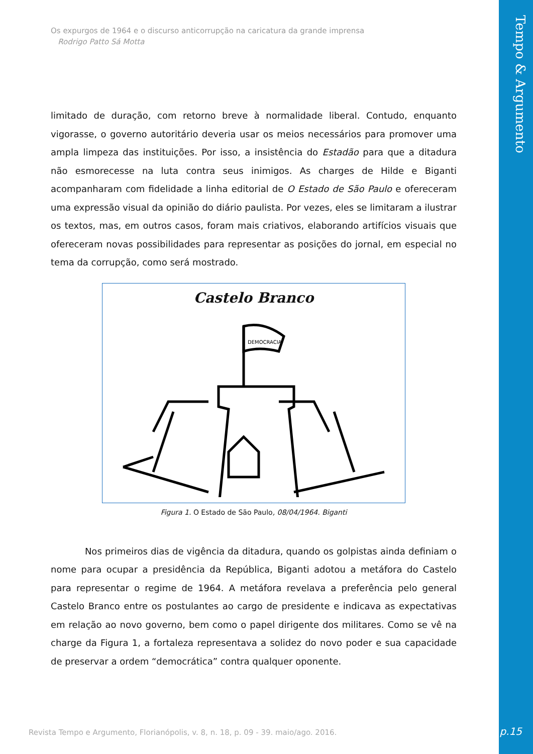Tempo & Argumento
p.15
Os expurgos de 1964 e o discurso anticorrupção na caricatura da grande imprensa
Rodrigo Patto Sá Motta
limitado de duração, com retorno breve à normalidade liberal. Contudo, enquanto vigorasse, o governo autoritário deveria usar os meios necessários para promover uma ampla limpeza das instituições. Por isso, a insistência do Estadão para que a ditadura não esmorecesse na luta contra seus inimigos. As charges de Hilde e Biganti acompanharam com fidelidade a linha editorial de O Estado de São Paulo e ofereceram uma expressão visual da opinião do diário paulista. Por vezes, eles se limitaram a ilustrar os textos, mas, em outros casos, foram mais criativos, elaborando artifícios visuais que ofereceram novas possibilidades para representar as posições do jornal, em especial no tema da corrupção, como será mostrado.
Castelo Branco
DEMOCRACIA
Figura 1. O Estado de São Paulo, 08/04/1964. Biganti
Nos primeiros dias de vigência da ditadura, quando os golpistas ainda definiam o nome para ocupar a presidência da República, Biganti adotou a metáfora do Castelo para representar o regime de 1964. A metáfora revelava a preferência pelo general Castelo Branco entre os postulantes ao cargo de presidente e indicava as expectativas em relação ao novo governo, bem como o papel dirigente dos militares. Como se vê na charge da Figura 1, a fortaleza representava a solidez do novo poder e sua capacidade de preservar a ordem “democrática” contra qualquer oponente.
Revista Tempo e Argumento, Florianópolis, v. 8, n. 18, p. 09 - 39. maio/ago. 2016.